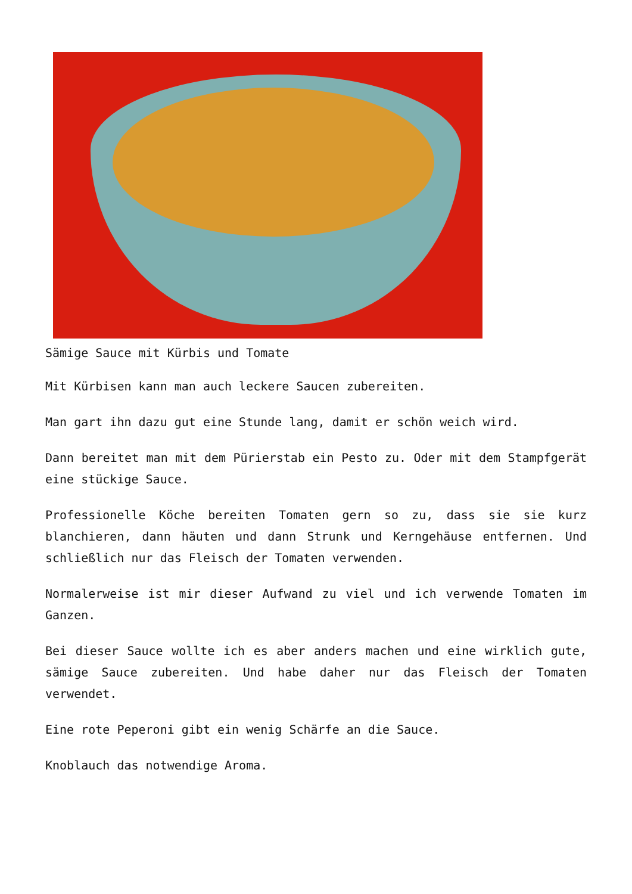Sämige Sauce mit Kürbis und Tomate
Mit Kürbisen kann man auch leckere Saucen zubereiten.
Man gart ihn dazu gut eine Stunde lang, damit er schön weich wird.
Dann bereitet man mit dem Pürierstab ein Pesto zu. Oder mit dem Stampfgerät eine stückige Sauce.
Professionelle Köche bereiten Tomaten gern so zu, dass sie sie kurz blanchieren, dann häuten und dann Strunk und Kerngehäuse entfernen. Und schließlich nur das Fleisch der Tomaten verwenden.
Normalerweise ist mir dieser Aufwand zu viel und ich verwende Tomaten im Ganzen.
Bei dieser Sauce wollte ich es aber anders machen und eine wirklich gute, sämige Sauce zubereiten. Und habe daher nur das Fleisch der Tomaten verwendet.
Eine rote Peperoni gibt ein wenig Schärfe an die Sauce.
Knoblauch das notwendige Aroma.